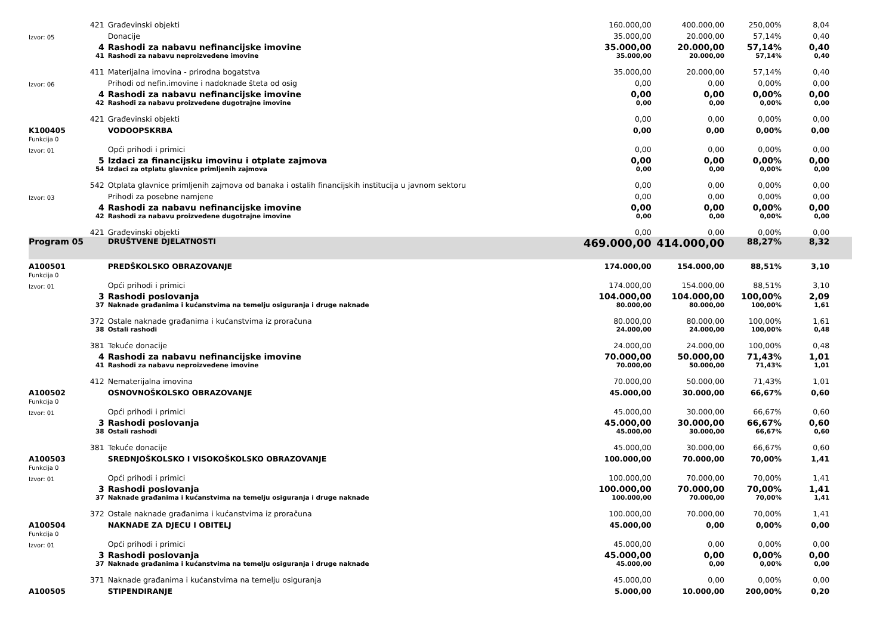| | 421 | Građevinski objekti | 160.000,00 | 400.000,00 | 250,00% | 8,04 | |
| Izvor: 05 | | Donacije | 35.000,00 | 20.000,00 | 57,14% | 0,40 | |
| | 4 | Rashodi za nabavu nefinancijske imovine | 35.000,00 | 20.000,00 | 57,14% | 0,40 | |
| | 41 | Rashodi za nabavu neproizvedene imovine | 35.000,00 | 20.000,00 | 57,14% | 0,40 | |
| | 411 | Materijalna imovina - prirodna bogatstva | 35.000,00 | 20.000,00 | 57,14% | 0,40 | |
| Izvor: 06 | | Prihodi od nefin.imovine i nadoknade šteta od osig | 0,00 | 0,00 | 0,00% | 0,00 | |
| | 4 | Rashodi za nabavu nefinancijske imovine | 0,00 | 0,00 | 0,00% | 0,00 | |
| | 42 | Rashodi za nabavu proizvedene dugotrajne imovine | 0,00 | 0,00 | 0,00% | 0,00 | |
| | 421 | Građevinski objekti | 0,00 | 0,00 | 0,00% | 0,00 | |
| K100405 | | VODOOPSKRBA | 0,00 | 0,00 | 0,00% | 0,00 | |
| Funkcija 0 | | | | | | | |
| Izvor: 01 | | Opći prihodi i primici | 0,00 | 0,00 | 0,00% | 0,00 | |
| | 5 | Izdaci za financijsku imovinu i otplate zajmova | 0,00 | 0,00 | 0,00% | 0,00 | |
| | 54 | Izdaci za otplatu glavnice primljenih zajmova | 0,00 | 0,00 | 0,00% | 0,00 | |
| | 542 | Otplata glavnice primljenih zajmova od banaka i ostalih financijskih institucija u javnom sektoru | 0,00 | 0,00 | 0,00% | 0,00 | |
| Izvor: 03 | | Prihodi za posebne namjene | 0,00 | 0,00 | 0,00% | 0,00 | |
| | 4 | Rashodi za nabavu nefinancijske imovine | 0,00 | 0,00 | 0,00% | 0,00 | |
| | 42 | Rashodi za nabavu proizvedene dugotrajne imovine | 0,00 | 0,00 | 0,00% | 0,00 | |
| | 421 | Građevinski objekti | 0,00 | 0,00 | 0,00% | 0,00 | |
| Program 05 | | DRUŠTVENE DJELATNOSTI | 469.000,00 | 414.000,00 | 88,27% | 8,32 | |
| A100501 | | PREDŠKOLSKO OBRAZOVANJE | 174.000,00 | 154.000,00 | 88,51% | 3,10 | |
| Funkcija 0 | | | | | | | |
| Izvor: 01 | | Opći prihodi i primici | 174.000,00 | 154.000,00 | 88,51% | 3,10 | |
| | 3 | Rashodi poslovanja | 104.000,00 | 104.000,00 | 100,00% | 2,09 | |
| | 37 | Naknade građanima i kućanstvima na temelju osiguranja i druge naknade | 80.000,00 | 80.000,00 | 100,00% | 1,61 | |
| | 372 | Ostale naknade građanima i kućanstvima iz proračuna | 80.000,00 | 80.000,00 | 100,00% | 1,61 | |
| | 38 | Ostali rashodi | 24.000,00 | 24.000,00 | 100,00% | 0,48 | |
| | 381 | Tekuće donacije | 24.000,00 | 24.000,00 | 100,00% | 0,48 | |
| | 4 | Rashodi za nabavu nefinancijske imovine | 70.000,00 | 50.000,00 | 71,43% | 1,01 | |
| | 41 | Rashodi za nabavu neproizvedene imovine | 70.000,00 | 50.000,00 | 71,43% | 1,01 | |
| | 412 | Nematerijalna imovina | 70.000,00 | 50.000,00 | 71,43% | 1,01 | |
| A100502 | | OSNOVNOŠKOLSKO OBRAZOVANJE | 45.000,00 | 30.000,00 | 66,67% | 0,60 | |
| Funkcija 0 | | | | | | | |
| Izvor: 01 | | Opći prihodi i primici | 45.000,00 | 30.000,00 | 66,67% | 0,60 | |
| | 3 | Rashodi poslovanja | 45.000,00 | 30.000,00 | 66,67% | 0,60 | |
| | 38 | Ostali rashodi | 45.000,00 | 30.000,00 | 66,67% | 0,60 | |
| | 381 | Tekuće donacije | 45.000,00 | 30.000,00 | 66,67% | 0,60 | |
| A100503 | | SREDNJOŠKOLSKO I VISOKOŠKOLSKO OBRAZOVANJE | 100.000,00 | 70.000,00 | 70,00% | 1,41 | |
| Funkcija 0 | | | | | | | |
| Izvor: 01 | | Opći prihodi i primici | 100.000,00 | 70.000,00 | 70,00% | 1,41 | |
| | 3 | Rashodi poslovanja | 100.000,00 | 70.000,00 | 70,00% | 1,41 | |
| | 37 | Naknade građanima i kućanstvima na temelju osiguranja i druge naknade | 100.000,00 | 70.000,00 | 70,00% | 1,41 | |
| | 372 | Ostale naknade građanima i kućanstvima iz proračuna | 100.000,00 | 70.000,00 | 70,00% | 1,41 | |
| A100504 | | NAKNADE ZA DJECU I OBITELJ | 45.000,00 | 0,00 | 0,00% | 0,00 | |
| Funkcija 0 | | | | | | | |
| Izvor: 01 | | Opći prihodi i primici | 45.000,00 | 0,00 | 0,00% | 0,00 | |
| | 3 | Rashodi poslovanja | 45.000,00 | 0,00 | 0,00% | 0,00 | |
| | 37 | Naknade građanima i kućanstvima na temelju osiguranja i druge naknade | 45.000,00 | 0,00 | 0,00% | 0,00 | |
| | 371 | Naknade građanima i kućanstvima na temelju osiguranja | 45.000,00 | 0,00 | 0,00% | 0,00 | |
| A100505 | | STIPENDIRANJE | 5.000,00 | 10.000,00 | 200,00% | 0,20 | |